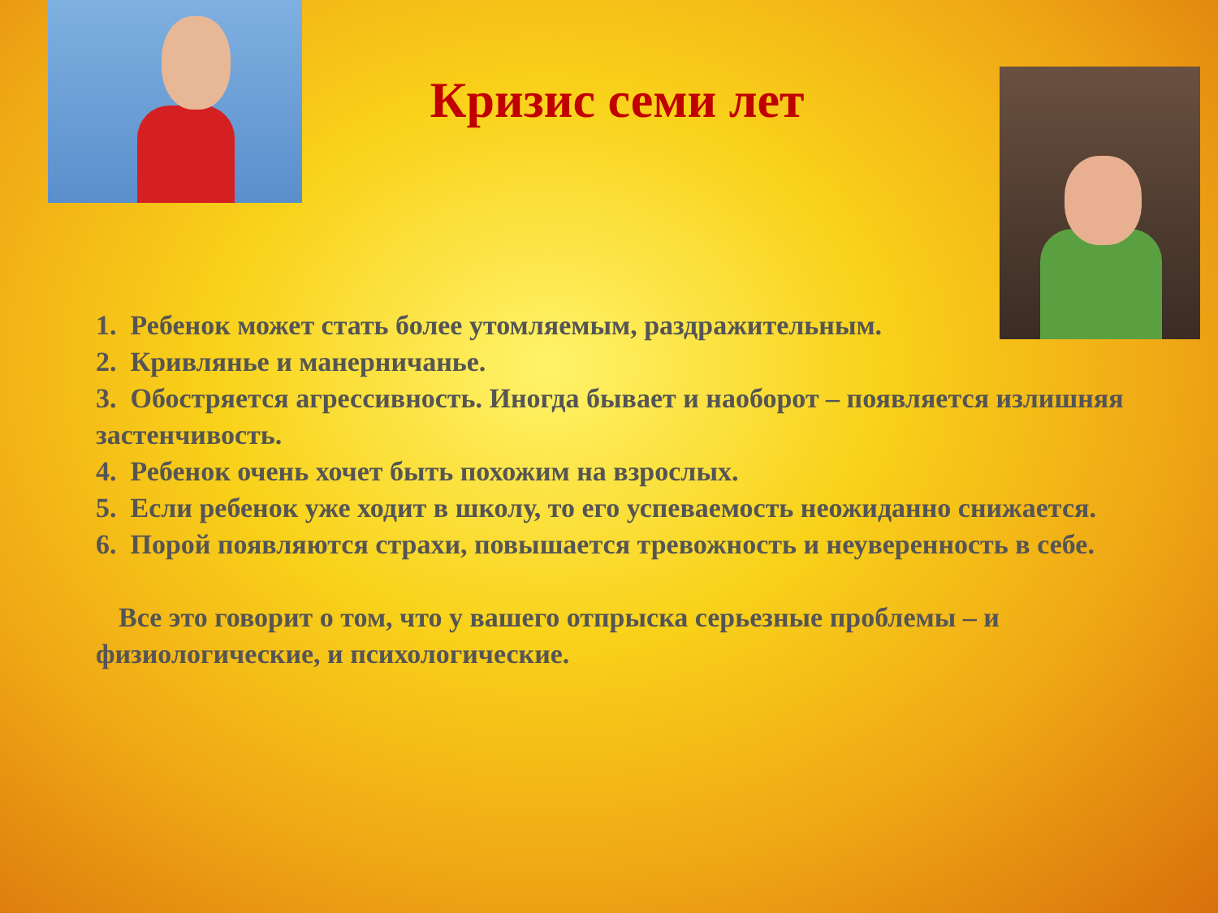Кризис семи лет
1. Ребенок может стать более утомляемым, раздражительным.
2. Кривлянье и манерничанье.
3. Обостряется агрессивность. Иногда бывает и наоборот – появляется излишняя застенчивость.
4. Ребенок очень хочет быть похожим на взрослых.
5. Если ребенок уже ходит в школу, то его успеваемость неожиданно снижается.
6. Порой появляются страхи, повышается тревожность и неуверенность в себе.
Все это говорит о том, что у вашего отпрыска серьезные проблемы – и физиологические, и психологические.